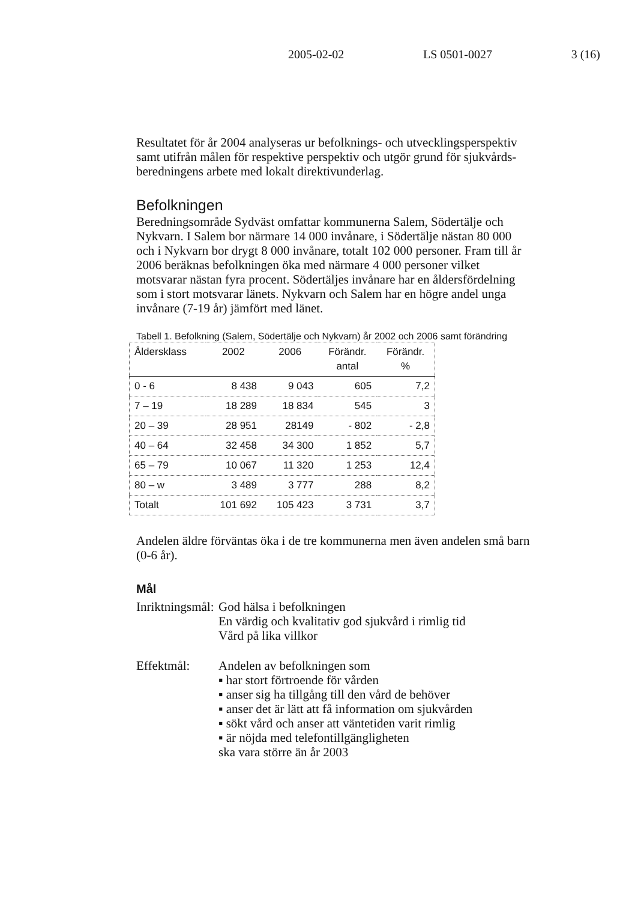2005-02-02 LS 0501-0027 3 (16)
Resultatet för år 2004 analyseras ur befolknings- och utvecklingsperspektiv samt utifrån målen för respektive perspektiv och utgör grund för sjukvårds­beredningens arbete med lokalt direktivunderlag.
Befolkningen
Beredningsområde Sydväst omfattar kommunerna Salem, Södertälje och Nykvarn. I Salem bor närmare 14 000 invånare, i Södertälje nästan 80 000 och i Nykvarn bor drygt 8 000 invånare, totalt 102 000 personer. Fram till år 2006 beräknas befolkningen öka med närmare 4 000 personer vilket motsvarar nästan fyra procent. Södertäljes invånare har en åldersför­delning som i stort motsvarar länets. Nykvarn och Salem har en högre andel unga invånare (7-19 år) jämfört med länet.
Tabell 1. Befolkning (Salem, Södertälje och Nykvarn) år 2002 och 2006 samt för­ändring
| Åldersklass | 2002 | 2006 | Förändr. antal | Förändr. % |
| --- | --- | --- | --- | --- |
| 0 - 6 | 8 438 | 9 043 | 605 | 7,2 |
| 7 – 19 | 18 289 | 18 834 | 545 | 3 |
| 20 – 39 | 28 951 | 28149 | - 802 | - 2,8 |
| 40 – 64 | 32 458 | 34 300 | 1 852 | 5,7 |
| 65 – 79 | 10 067 | 11 320 | 1 253 | 12,4 |
| 80 – w | 3 489 | 3 777 | 288 | 8,2 |
| Totalt | 101 692 | 105 423 | 3 731 | 3,7 |
Andelen äldre förväntas öka i de tre kommunerna men även andelen små barn (0-6 år).
Mål
Inriktningsmål:
God hälsa i befolkningen
En värdig och kvalitativ god sjukvård i rimlig tid
Vård på lika villkor
Effektmål: Andelen av befolkningen som
▪ har stort förtroende för vården
▪ anser sig ha tillgång till den vård de behöver
▪ anser det är lätt att få information om sjukvården
▪ sökt vård och anser att väntetiden varit rimlig
▪ är nöjda med telefontillgängligheten
ska vara större än år 2003